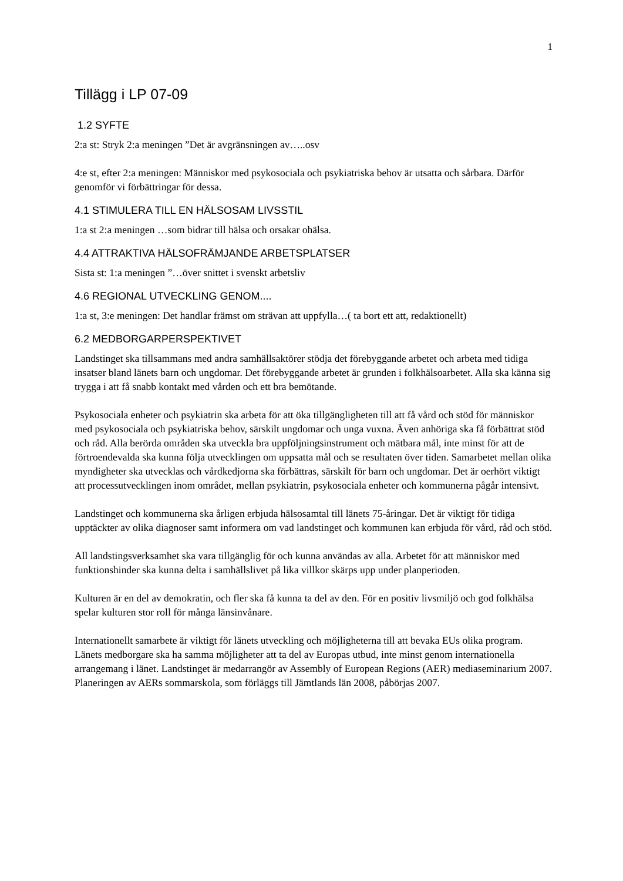1
Tillägg i LP 07-09
1.2 SYFTE
2:a st: Stryk 2:a meningen ”Det är avgränsningen av…..osv
4:e st, efter 2:a meningen: Människor med psykosociala och psykiatriska behov är utsatta och sårbara. Därför genomför vi förbättringar för dessa.
4.1 STIMULERA TILL EN HÄLSOSAM LIVSSTIL
1:a st 2:a meningen …som bidrar till hälsa och orsakar ohälsa.
4.4 ATTRAKTIVA HÄLSOFRÄMJANDE ARBETSPLATSER
Sista st: 1:a meningen ”…över snittet i svenskt arbetsliv
4.6 REGIONAL UTVECKLING GENOM....
1:a st, 3:e meningen: Det handlar främst om strävan att uppfylla…( ta bort ett att, redaktionellt)
6.2 MEDBORGARPERSPEKTIVET
Landstinget ska tillsammans med andra samhällsaktörer stödja det förebyggande arbetet och arbeta med tidiga insatser bland länets barn och ungdomar. Det förebyggande arbetet är grunden i folkhälsoarbetet. Alla ska känna sig trygga i att få snabb kontakt med vården och ett bra bemötande.
Psykosociala enheter och psykiatrin ska arbeta för att öka tillgängligheten till att få vård och stöd för människor med psykosociala och psykiatriska behov, särskilt ungdomar och unga vuxna. Även anhöriga ska få förbättrat stöd och råd. Alla berörda områden ska utveckla bra uppföljningsinstrument och mätbara mål, inte minst för att de förtroendevalda ska kunna följa utvecklingen om uppsatta mål och se resultaten över tiden. Samarbetet mellan olika myndigheter ska utvecklas och vårdkedjorna ska förbättras, särskilt för barn och ungdomar. Det är oerhört viktigt att processutvecklingen inom området, mellan psykiatrin, psykosociala enheter och kommunerna pågår intensivt.
Landstinget och kommunerna ska årligen erbjuda hälsosamtal till länets 75-åringar. Det är viktigt för tidiga upptäckter av olika diagnoser samt informera om vad landstinget och kommunen kan erbjuda för vård, råd och stöd.
All landstingsverksamhet ska vara tillgänglig för och kunna användas av alla. Arbetet för att människor med funktionshinder ska kunna delta i samhällslivet på lika villkor skärps upp under planperioden.
Kulturen är en del av demokratin, och fler ska få kunna ta del av den. För en positiv livsmiljö och god folkhälsa spelar kulturen stor roll för många länsinvånare.
Internationellt samarbete är viktigt för länets utveckling och möjligheterna till att bevaka EUs olika program. Länets medborgare ska ha samma möjligheter att ta del av Europas utbud, inte minst genom internationella arrangemang i länet. Landstinget är medarrangör av Assembly of European Regions (AER) mediaseminarium 2007. Planeringen av AERs sommarskola, som förläggs till Jämtlands län 2008, påbörjas 2007.